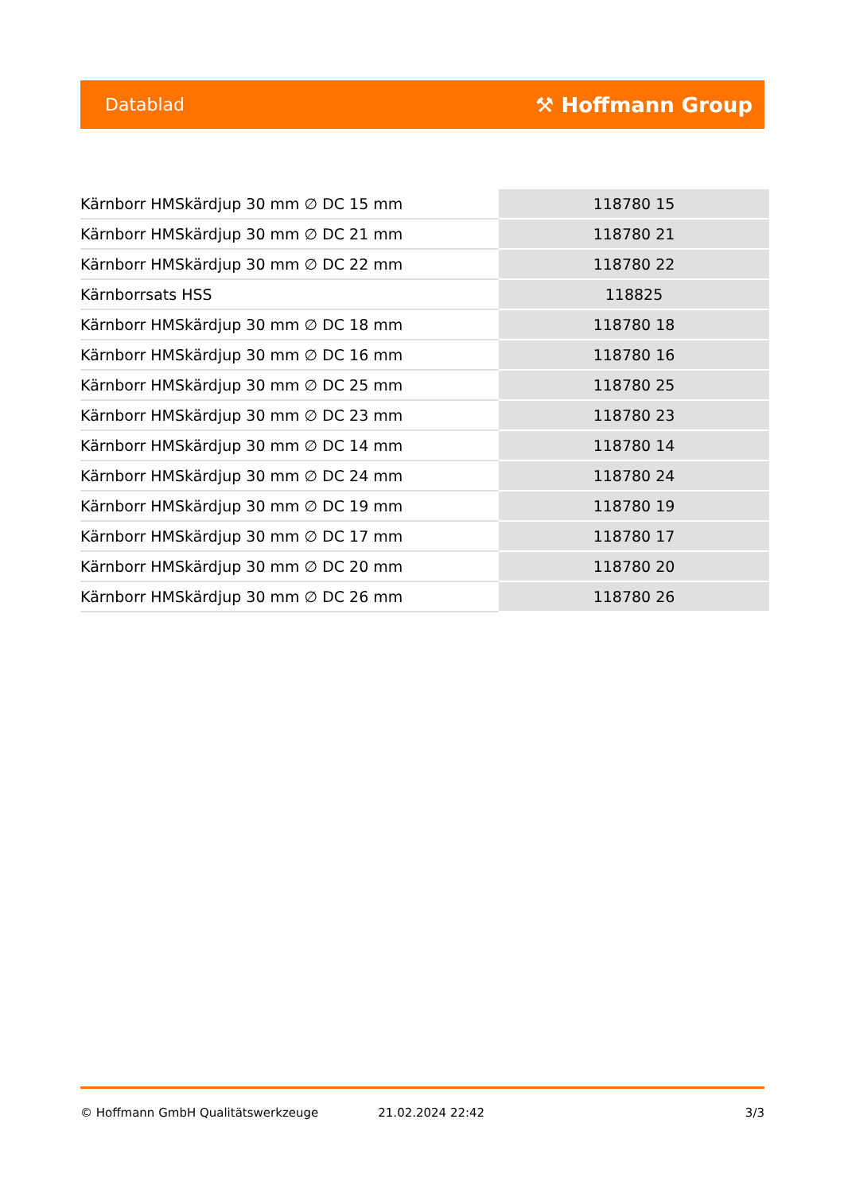Datablad ⚒ Hoffmann Group
| Kärnborr HMSkärdjup 30 mm ∅ DC 15 mm | 118780 15 |
| Kärnborr HMSkärdjup 30 mm ∅ DC 21 mm | 118780 21 |
| Kärnborr HMSkärdjup 30 mm ∅ DC 22 mm | 118780 22 |
| Kärnborrsats HSS | 118825 |
| Kärnborr HMSkärdjup 30 mm ∅ DC 18 mm | 118780 18 |
| Kärnborr HMSkärdjup 30 mm ∅ DC 16 mm | 118780 16 |
| Kärnborr HMSkärdjup 30 mm ∅ DC 25 mm | 118780 25 |
| Kärnborr HMSkärdjup 30 mm ∅ DC 23 mm | 118780 23 |
| Kärnborr HMSkärdjup 30 mm ∅ DC 14 mm | 118780 14 |
| Kärnborr HMSkärdjup 30 mm ∅ DC 24 mm | 118780 24 |
| Kärnborr HMSkärdjup 30 mm ∅ DC 19 mm | 118780 19 |
| Kärnborr HMSkärdjup 30 mm ∅ DC 17 mm | 118780 17 |
| Kärnborr HMSkärdjup 30 mm ∅ DC 20 mm | 118780 20 |
| Kärnborr HMSkärdjup 30 mm ∅ DC 26 mm | 118780 26 |
© Hoffmann GmbH Qualitätswerkzeuge 21.02.2024 22:42 3/3